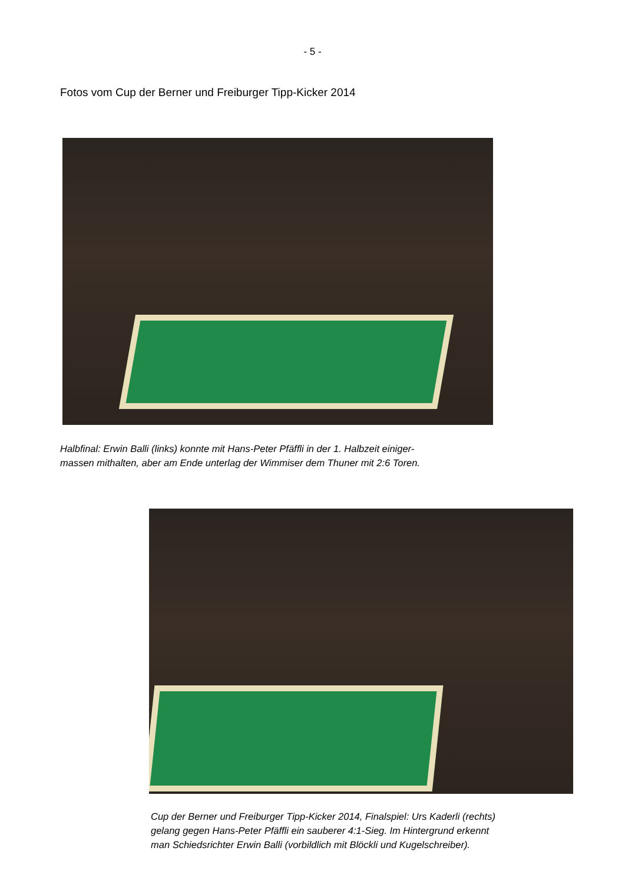- 5 -
Fotos vom Cup der Berner und Freiburger Tipp-Kicker 2014
Halbfinal: Erwin Balli (links) konnte mit Hans-Peter Pfäffli in der 1. Halbzeit einiger-
massen mithalten, aber am Ende unterlag der Wimmiser dem Thuner mit 2:6 Toren.
Cup der Berner und Freiburger Tipp-Kicker 2014, Finalspiel: Urs Kaderli (rechts)
gelang gegen Hans-Peter Pfäffli ein sauberer 4:1-Sieg. Im Hintergrund erkennt
man Schiedsrichter Erwin Balli (vorbildlich mit Blöckli und Kugelschreiber).